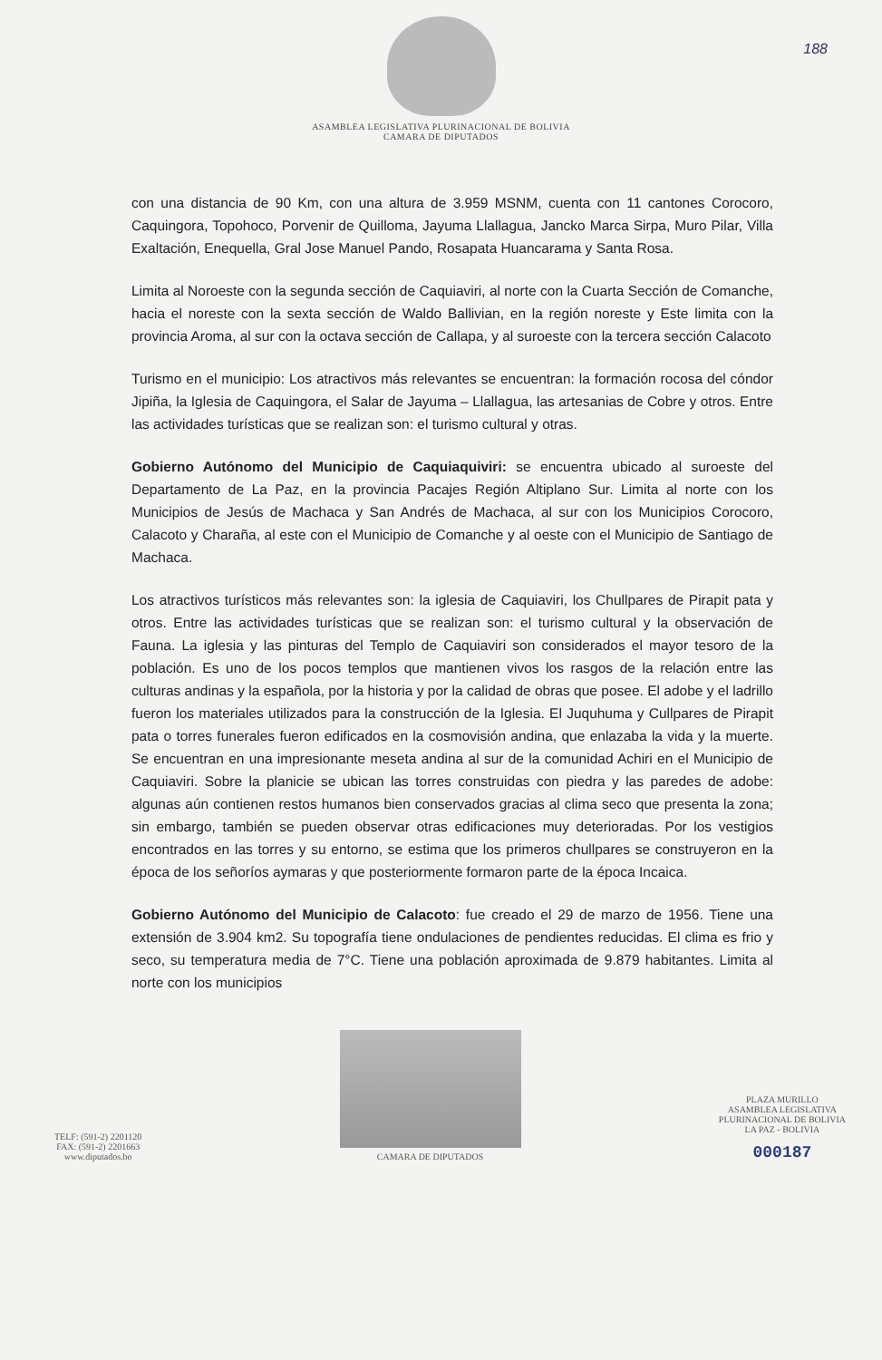188
ASAMBLEA LEGISLATIVA PLURINACIONAL DE BOLIVIA
CAMARA DE DIPUTADOS
con una distancia de 90 Km, con una altura de 3.959 MSNM, cuenta con 11 cantones Corocoro, Caquingora, Topohoco, Porvenir de Quilloma, Jayuma Llallagua, Jancko Marca Sirpa, Muro Pilar, Villa Exaltación, Enequella, Gral Jose Manuel Pando, Rosapata Huancarama y Santa Rosa.
Limita al Noroeste con la segunda sección de Caquiaviri, al norte con la Cuarta Sección de Comanche, hacia el noreste con la sexta sección de Waldo Ballivian, en la región noreste y Este limita con la provincia Aroma, al sur con la octava sección de Callapa, y al suroeste con la tercera sección Calacoto
Turismo en el municipio: Los atractivos más relevantes se encuentran: la formación rocosa del cóndor Jipiña, la Iglesia de Caquingora, el Salar de Jayuma – Llallagua, las artesanias de Cobre y otros. Entre las actividades turísticas que se realizan son: el turismo cultural y otras.
Gobierno Autónomo del Municipio de Caquiaquiviri: se encuentra ubicado al suroeste del Departamento de La Paz, en la provincia Pacajes Región Altiplano Sur. Limita al norte con los Municipios de Jesús de Machaca y San Andrés de Machaca, al sur con los Municipios Corocoro, Calacoto y Charaña, al este con el Municipio de Comanche y al oeste con el Municipio de Santiago de Machaca.
Los atractivos turísticos más relevantes son: la iglesia de Caquiaviri, los Chullpares de Pirapit pata y otros. Entre las actividades turísticas que se realizan son: el turismo cultural y la observación de Fauna. La iglesia y las pinturas del Templo de Caquiaviri son considerados el mayor tesoro de la población. Es uno de los pocos templos que mantienen vivos los rasgos de la relación entre las culturas andinas y la española, por la historia y por la calidad de obras que posee. El adobe y el ladrillo fueron los materiales utilizados para la construcción de la Iglesia. El Juquhuma y Cullpares de Pirapit pata o torres funerales fueron edificados en la cosmovisión andina, que enlazaba la vida y la muerte. Se encuentran en una impresionante meseta andina al sur de la comunidad Achiri en el Municipio de Caquiaviri. Sobre la planicie se ubican las torres construidas con piedra y las paredes de adobe: algunas aún contienen restos humanos bien conservados gracias al clima seco que presenta la zona; sin embargo, también se pueden observar otras edificaciones muy deterioradas. Por los vestigios encontrados en las torres y su entorno, se estima que los primeros chullpares se construyeron en la época de los señoríos aymaras y que posteriormente formaron parte de la época Incaica.
Gobierno Autónomo del Municipio de Calacoto: fue creado el 29 de marzo de 1956. Tiene una extensión de 3.904 km2. Su topografía tiene ondulaciones de pendientes reducidas. El clima es frio y seco, su temperatura media de 7°C. Tiene una población aproximada de 9.879 habitantes. Limita al norte con los municipios
TELF: (591-2) 2201120
FAX: (591-2) 2201663
www.diputados.bo
CAMARA DE DIPUTADOS
PLAZA MURILLO
ASAMBLEA LEGISLATIVA
PLURINACIONAL DE BOLIVIA
LA PAZ - BOLIVIA
000187